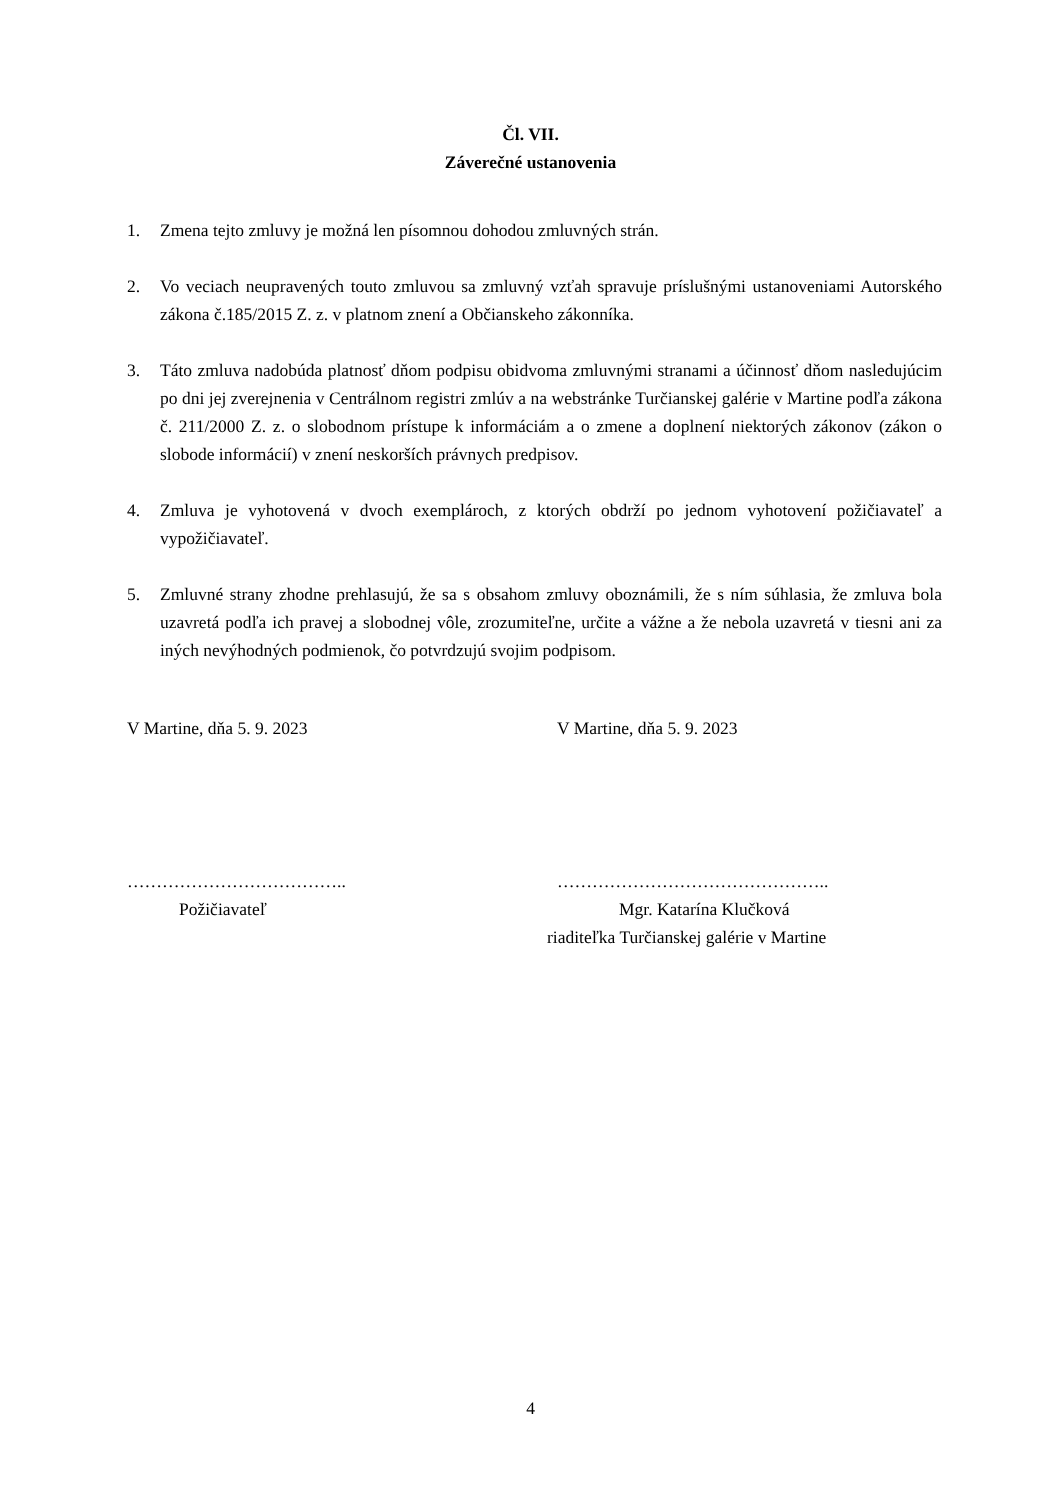Čl. VII.
Záverečné ustanovenia
1. Zmena tejto zmluvy je možná len písomnou dohodou zmluvných strán.
2. Vo veciach neupravených touto zmluvou sa zmluvný vzťah spravuje príslušnými ustanoveniami Autorského zákona č.185/2015 Z. z. v platnom znení a Občianskeho zákonníka.
3. Táto zmluva nadobúda platnosť dňom podpisu obidvoma zmluvnými stranami a účinnosť dňom nasledujúcim po dni jej zverejnenia v Centrálnom registri zmlúv a na webstránke Turčianskej galérie v Martine podľa zákona č. 211/2000 Z. z. o slobodnom prístupe k informáciám a o zmene a doplnení niektorých zákonov (zákon o slobode informácií) v znení neskorších právnych predpisov.
4. Zmluva je vyhotovená v dvoch exemplároch, z ktorých obdrží po jednom vyhotovení požičiavateľ a vypožičiavateľ.
5. Zmluvné strany zhodne prehlasujú, že sa s obsahom zmluvy oboznámili, že s ním súhlasia, že zmluva bola uzavretá podľa ich pravej a slobodnej vôle, zrozumiteľne, určite a vážne a že nebola uzavretá v tiesni ani za iných nevýhodných podmienok, čo potvrdzujú svojim podpisom.
V Martine, dňa 5. 9. 2023 V Martine, dňa 5. 9. 2023
………………………………..
Požičiavateľ
………………………………………..
Mgr. Katarína Klučková
riaditeľka Turčianskej galérie v Martine
4